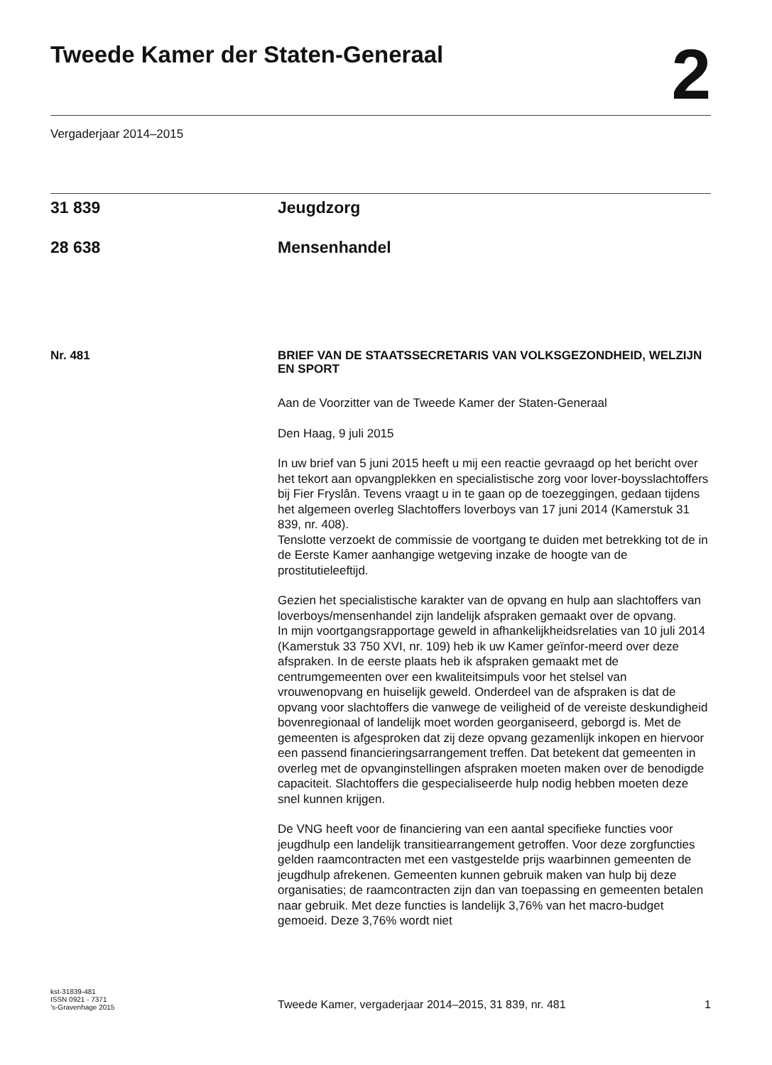Tweede Kamer der Staten-Generaal
2
Vergaderjaar 2014–2015
31 839 Jeugdzorg
28 638 Mensenhandel
Nr. 481 BRIEF VAN DE STAATSSECRETARIS VAN VOLKSGEZONDHEID, WELZIJN EN SPORT
Aan de Voorzitter van de Tweede Kamer der Staten-Generaal
Den Haag, 9 juli 2015
In uw brief van 5 juni 2015 heeft u mij een reactie gevraagd op het bericht over het tekort aan opvangplekken en specialistische zorg voor lover-boysslachtoffers bij Fier Fryslân. Tevens vraagt u in te gaan op de toezeggingen, gedaan tijdens het algemeen overleg Slachtoffers loverboys van 17 juni 2014 (Kamerstuk 31 839, nr. 408).
Tenslotte verzoekt de commissie de voortgang te duiden met betrekking tot de in de Eerste Kamer aanhangige wetgeving inzake de hoogte van de prostitutieleeftijd.
Gezien het specialistische karakter van de opvang en hulp aan slachtoffers van loverboys/mensenhandel zijn landelijk afspraken gemaakt over de opvang.
In mijn voortgangsrapportage geweld in afhankelijkheidsrelaties van 10 juli 2014 (Kamerstuk 33 750 XVI, nr. 109) heb ik uw Kamer geïnfor-meerd over deze afspraken. In de eerste plaats heb ik afspraken gemaakt met de centrumgemeenten over een kwaliteitsimpuls voor het stelsel van vrouwenopvang en huiselijk geweld. Onderdeel van de afspraken is dat de opvang voor slachtoffers die vanwege de veiligheid of de vereiste deskundigheid bovenregionaal of landelijk moet worden georganiseerd, geborgd is. Met de gemeenten is afgesproken dat zij deze opvang gezamenlijk inkopen en hiervoor een passend financieringsarrangement treffen. Dat betekent dat gemeenten in overleg met de opvanginstellingen afspraken moeten maken over de benodigde capaciteit. Slachtoffers die gespecialiseerde hulp nodig hebben moeten deze snel kunnen krijgen.
De VNG heeft voor de financiering van een aantal specifieke functies voor jeugdhulp een landelijk transitiearrangement getroffen. Voor deze zorgfuncties gelden raamcontracten met een vastgestelde prijs waarbinnen gemeenten de jeugdhulp afrekenen. Gemeenten kunnen gebruik maken van hulp bij deze organisaties; de raamcontracten zijn dan van toepassing en gemeenten betalen naar gebruik. Met deze functies is landelijk 3,76% van het macro-budget gemoeid. Deze 3,76% wordt niet
kst-31839-481
ISSN 0921 - 7371
’s-Gravenhage 2015
Tweede Kamer, vergaderjaar 2014–2015, 31 839, nr. 481
1